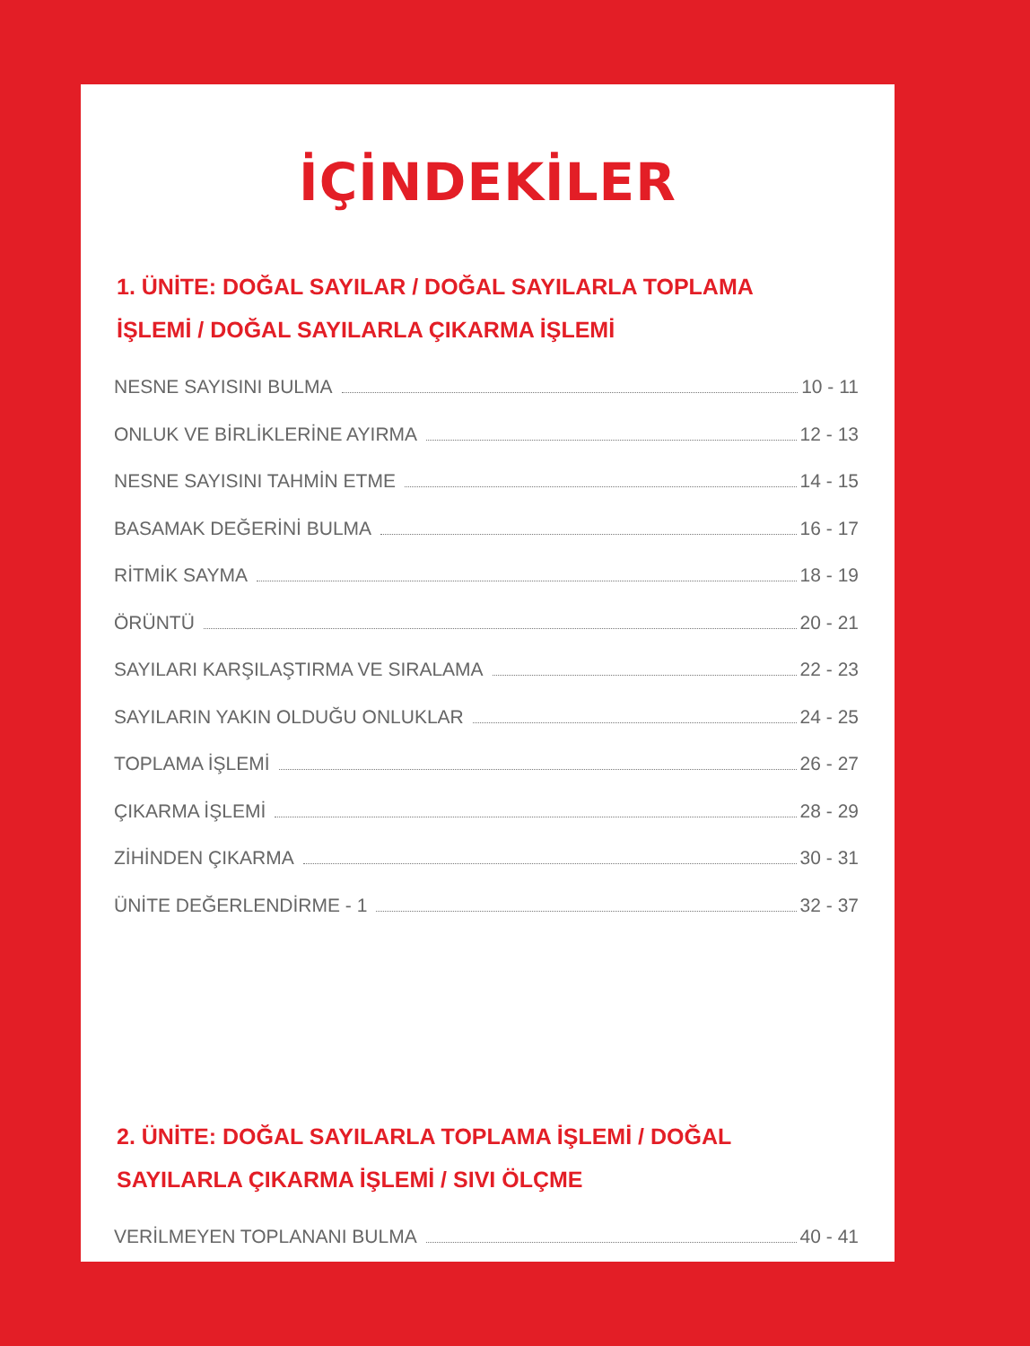İÇİNDEKİLER
1. ÜNİTE: DOĞAL SAYILAR / DOĞAL SAYILARLA TOPLAMA
İŞLEMİ / DOĞAL SAYILARLA ÇIKARMA İŞLEMİ
NESNE SAYISINI BULMA 10 - 11
ONLUK VE BİRLİKLERİNE AYIRMA 12 - 13
NESNE SAYISINI TAHMİN ETME 14 - 15
BASAMAK DEĞERİNİ BULMA 16 - 17
RİTMİK SAYMA 18 - 19
ÖRÜNTÜ 20 - 21
SAYILARI KARŞILAŞTIRMA VE SIRALAMA 22 - 23
SAYILARIN YAKIN OLDUĞU ONLUKLAR 24 - 25
TOPLAMA İŞLEMİ 26 - 27
ÇIKARMA İŞLEMİ 28 - 29
ZİHİNDEN ÇIKARMA 30 - 31
ÜNİTE DEĞERLENDİRME - 1 32 - 37
2. ÜNİTE: DOĞAL SAYILARLA TOPLAMA İŞLEMİ / DOĞAL
SAYILARLA ÇIKARMA İŞLEMİ / SIVI ÖLÇME
VERİLMEYEN TOPLANANI BULMA 40 - 41